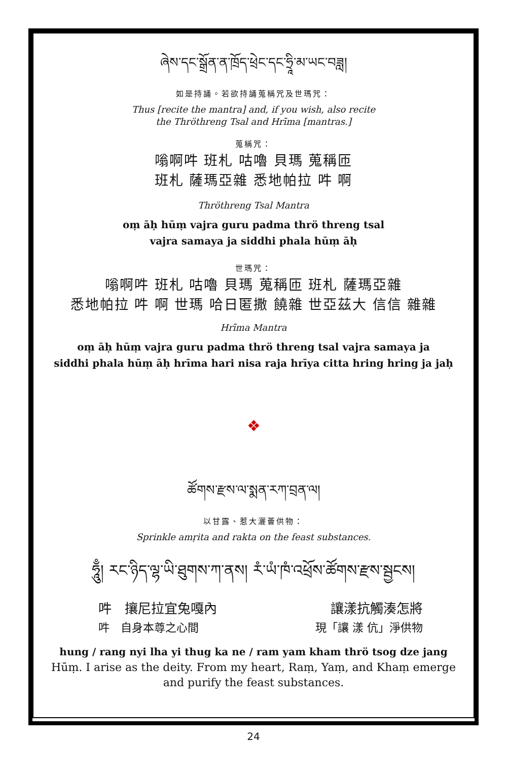ཞེས་དང་སྒྲོན་ན་ཁྲོད་ཕྲེང་དང་ཧྲཱི་མ་ཡང་བཟླ།
如是持誦。若欲持誦蒐稱咒及世瑪咒：
Thus [recite the mantra] and, if you wish, also recite
the Thröthreng Tsal and Hrīma [mantras.]
蒐稱咒：
嗡啊吽 班札 咕嚕 貝瑪 蒐稱匝
班札 薩瑪亞雜 悉地帕拉 吽 啊
Thröthreng Tsal Mantra
oṃ āḥ hūṃ vajra guru padma thrö threng tsal
vajra samaya ja siddhi phala hūṃ āḥ
世瑪咒：
嗡啊吽 班札 咕嚕 貝瑪 蒐稱匝 班札 薩瑪亞雜
悉地帕拉 吽 啊 世瑪 哈日匿撒 饒雜 世亞茲大 信信 雜雜
Hrīma Mantra
oṃ āḥ hūṃ vajra guru padma thrö threng tsal vajra samaya ja
siddhi phala hūṃ āḥ hrīma hari nisa raja hrīya citta hring hring ja jaḥ
❖
ཚོགས་རྫས་ལ་སྨན་རཀ་བྲན་ལ།
以甘露、惹大灑薈供物：
Sprinkle amṛita and rakta on the feast substances.
ཧཱུྃ། རང་ཉིད་ལྷ་ཡི་ཐུགས་ཀ་ནས། རཾ་ཡཾ་ཁཾ་འཕྲོས་ཚོགས་རྫས་སྦྱངས།
吽　攘尼拉宜兔嘎內 讓漾抗觸湊怎將
吽　自身本尊之心間 現「讓 漾 伉」淨供物
hung / rang nyi lha yi thug ka ne / ram yam kham thrö tsog dze jang
Hūṃ. I arise as the deity. From my heart, Raṃ, Yaṃ, and Khaṃ emerge
and purify the feast substances.
24